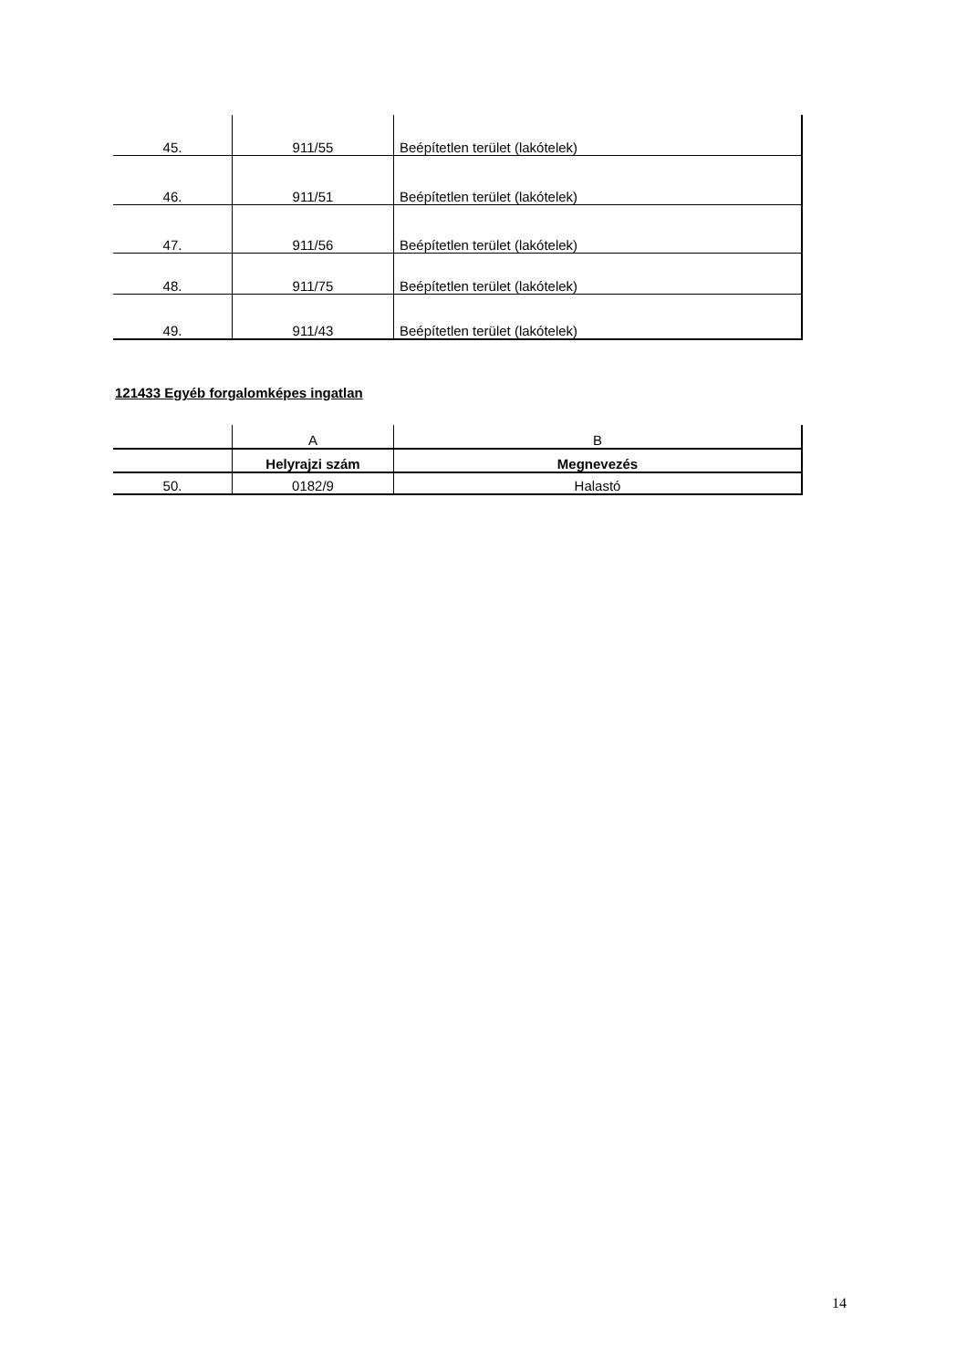| 45. | 911/55 | Beépítetlen terület (lakótelek) |
| 46. | 911/51 | Beépítetlen terület (lakótelek) |
| 47. | 911/56 | Beépítetlen terület (lakótelek) |
| 48. | 911/75 | Beépítetlen terület (lakótelek) |
| 49. | 911/43 | Beépítetlen terület (lakótelek) |
121433 Egyéb forgalomképes ingatlan
| | A | B |
| | Helyrajzi szám | Megnevezés |
| 50. | 0182/9 | Halastó |
14